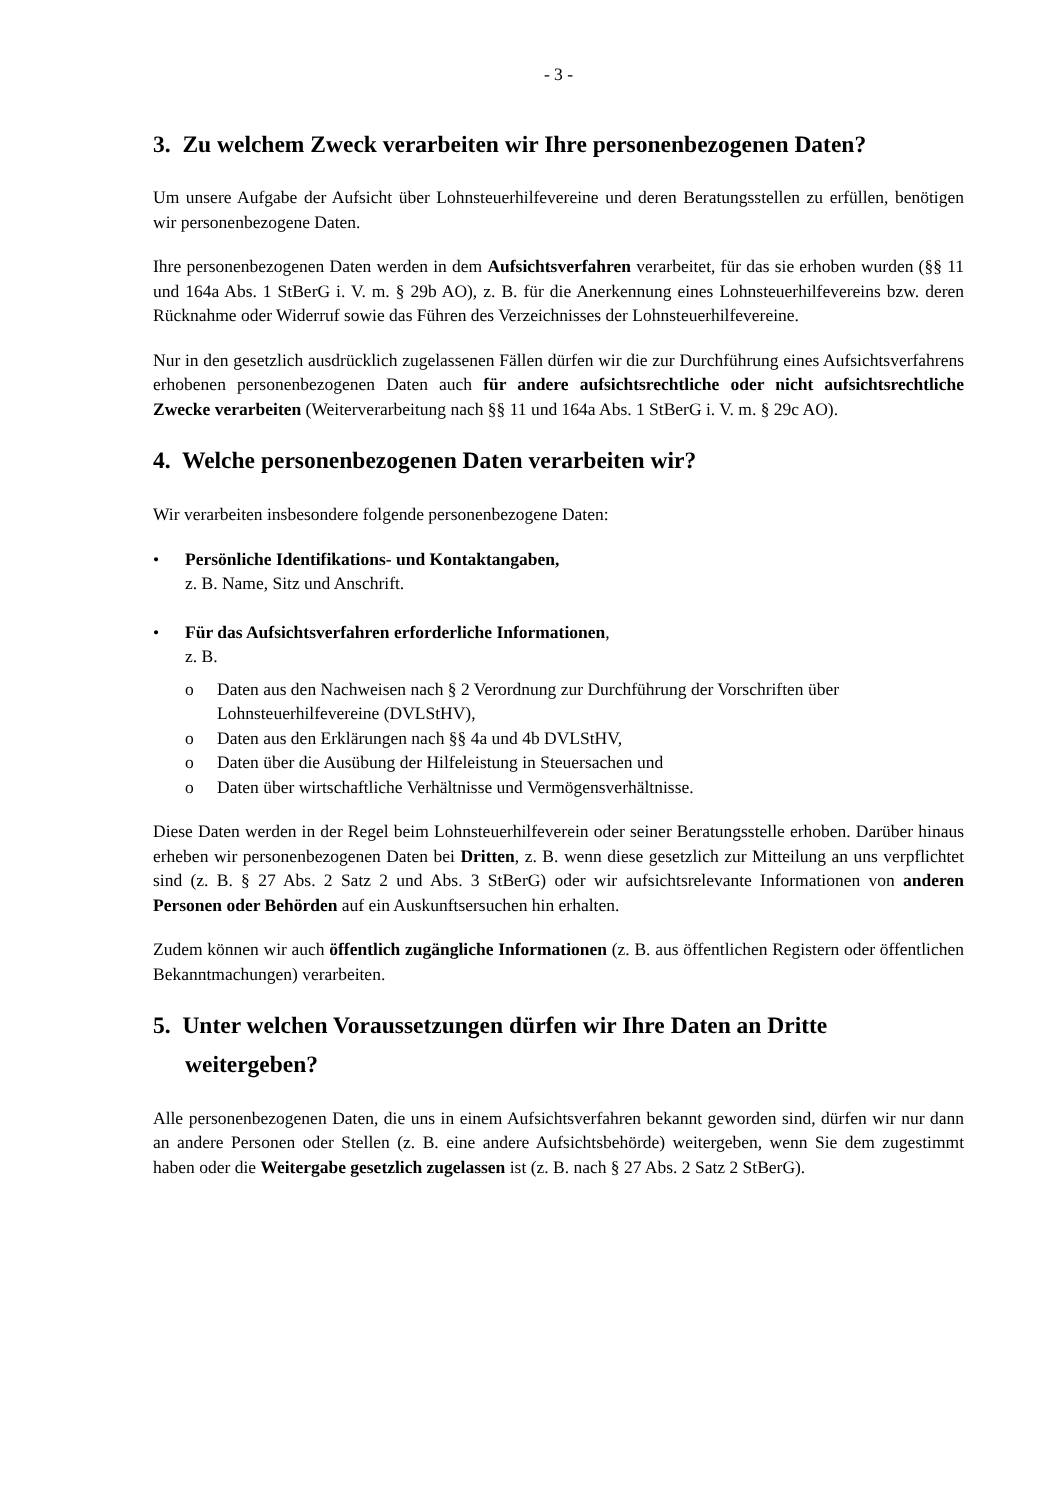- 3 -
3. Zu welchem Zweck verarbeiten wir Ihre personenbezogenen Daten?
Um unsere Aufgabe der Aufsicht über Lohnsteuerhilfevereine und deren Beratungsstellen zu erfüllen, benötigen wir personenbezogene Daten.
Ihre personenbezogenen Daten werden in dem Aufsichtsverfahren verarbeitet, für das sie erhoben wurden (§§ 11 und 164a Abs. 1 StBerG i. V. m. § 29b AO), z. B. für die Anerkennung eines Lohnsteuerhilfevereins bzw. deren Rücknahme oder Widerruf sowie das Führen des Verzeichnisses der Lohnsteuerhilfevereine.
Nur in den gesetzlich ausdrücklich zugelassenen Fällen dürfen wir die zur Durchführung eines Aufsichtsverfahrens erhobenen personenbezogenen Daten auch für andere aufsichtsrechtliche oder nicht aufsichtsrechtliche Zwecke verarbeiten (Weiterverarbeitung nach §§ 11 und 164a Abs. 1 StBerG i. V. m. § 29c AO).
4. Welche personenbezogenen Daten verarbeiten wir?
Wir verarbeiten insbesondere folgende personenbezogene Daten:
• Persönliche Identifikations- und Kontaktangaben,
z. B. Name, Sitz und Anschrift.
• Für das Aufsichtsverfahren erforderliche Informationen,
z. B.
o Daten aus den Nachweisen nach § 2 Verordnung zur Durchführung der Vorschriften über Lohnsteuerhilfevereine (DVLStHV),
o Daten aus den Erklärungen nach §§ 4a und 4b DVLStHV,
o Daten über die Ausübung der Hilfeleistung in Steuersachen und
o Daten über wirtschaftliche Verhältnisse und Vermögensverhältnisse.
Diese Daten werden in der Regel beim Lohnsteuerhilfeverein oder seiner Beratungsstelle erhoben. Darüber hinaus erheben wir personenbezogenen Daten bei Dritten, z. B. wenn diese gesetzlich zur Mitteilung an uns verpflichtet sind (z. B. § 27 Abs. 2 Satz 2 und Abs. 3 StBerG) oder wir aufsichtsrelevante Informationen von anderen Personen oder Behörden auf ein Auskunftsersuchen hin erhalten.
Zudem können wir auch öffentlich zugängliche Informationen (z. B. aus öffentlichen Registern oder öffentlichen Bekanntmachungen) verarbeiten.
5. Unter welchen Voraussetzungen dürfen wir Ihre Daten an Dritte weitergeben?
Alle personenbezogenen Daten, die uns in einem Aufsichtsverfahren bekannt geworden sind, dürfen wir nur dann an andere Personen oder Stellen (z. B. eine andere Aufsichtsbehörde) weitergeben, wenn Sie dem zugestimmt haben oder die Weitergabe gesetzlich zugelassen ist (z. B. nach § 27 Abs. 2 Satz 2 StBerG).